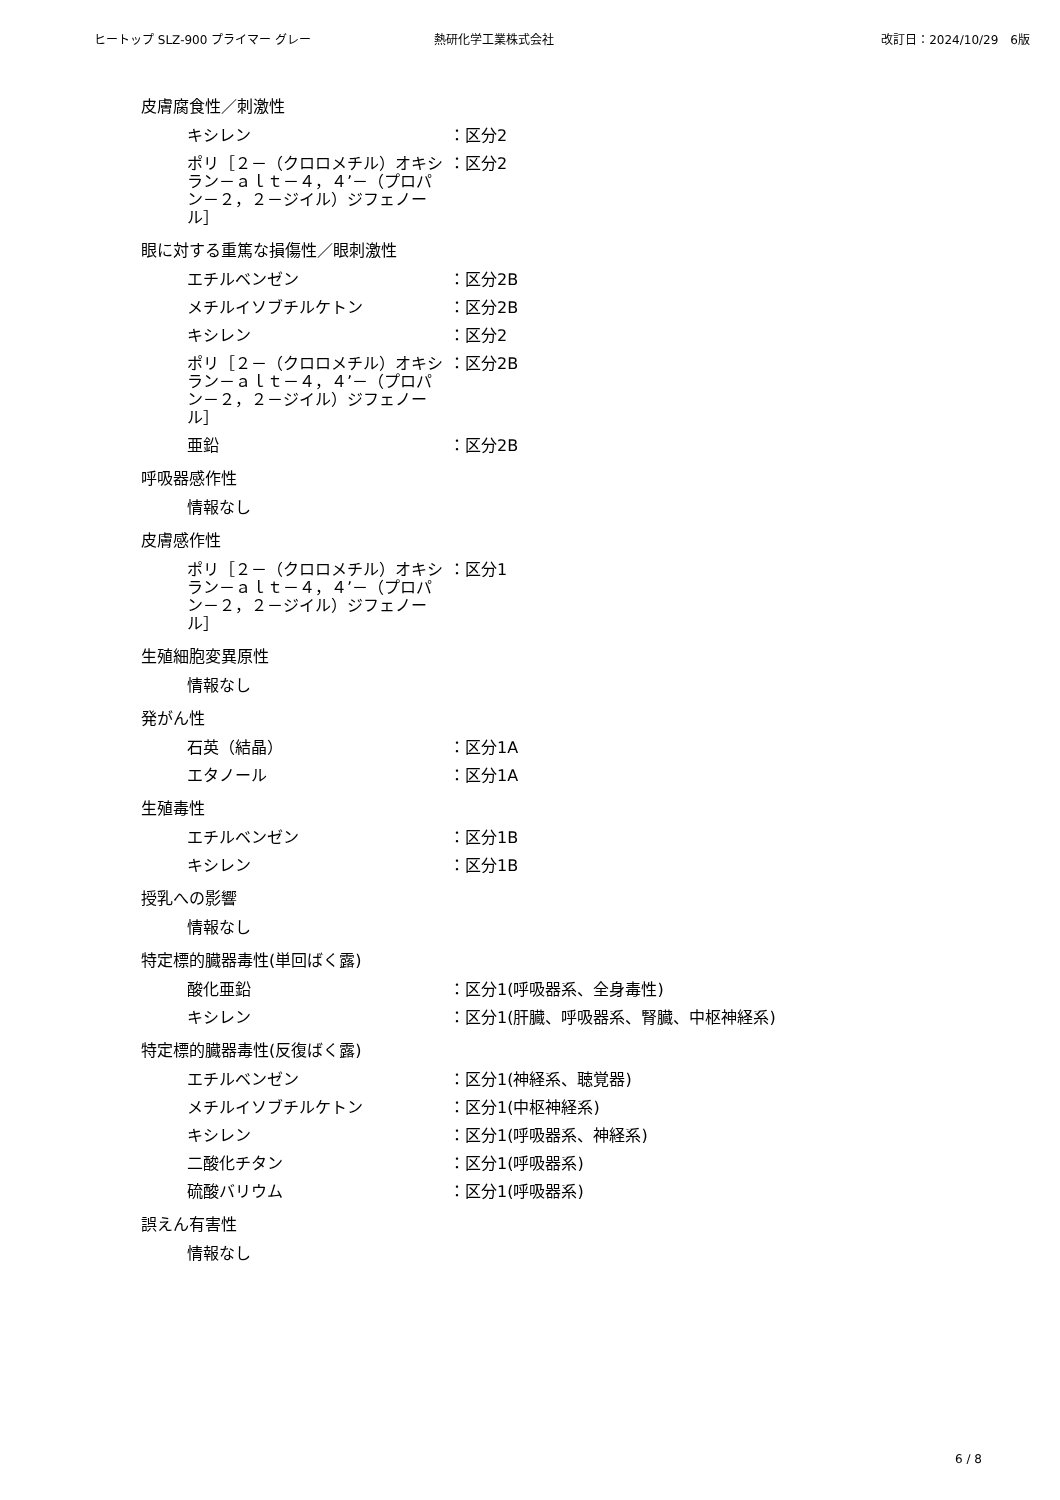ヒートップ SLZ-900 プライマー グレー 熱研化学工業株式会社 改訂日：2024/10/29　6版
皮膚腐食性／刺激性
キシレン ：区分2
ポリ［２－（クロロメチル）オキシラン－ａｌｔ－４，４’－（プロパン－２，２－ジイル）ジフェノール］
：区分2
眼に対する重篤な損傷性／眼刺激性
エチルベンゼン ：区分2B
メチルイソブチルケトン ：区分2B
キシレン ：区分2
ポリ［２－（クロロメチル）オキシラン－ａｌｔ－４，４’－（プロパン－２，２－ジイル）ジフェノール］
：区分2B
亜鉛 ：区分2B
呼吸器感作性
情報なし
皮膚感作性
ポリ［２－（クロロメチル）オキシラン－ａｌｔ－４，４’－（プロパン－２，２－ジイル）ジフェノール］
：区分1
生殖細胞変異原性
情報なし
発がん性
石英（結晶） ：区分1A
エタノール ：区分1A
生殖毒性
エチルベンゼン ：区分1B
キシレン ：区分1B
授乳への影響
情報なし
特定標的臓器毒性(単回ばく露)
酸化亜鉛 ：区分1(呼吸器系、全身毒性)
キシレン ：区分1(肝臓、呼吸器系、腎臓、中枢神経系)
特定標的臓器毒性(反復ばく露)
エチルベンゼン ：区分1(神経系、聴覚器)
メチルイソブチルケトン ：区分1(中枢神経系)
キシレン ：区分1(呼吸器系、神経系)
二酸化チタン ：区分1(呼吸器系)
硫酸バリウム ：区分1(呼吸器系)
誤えん有害性
情報なし
6 / 8